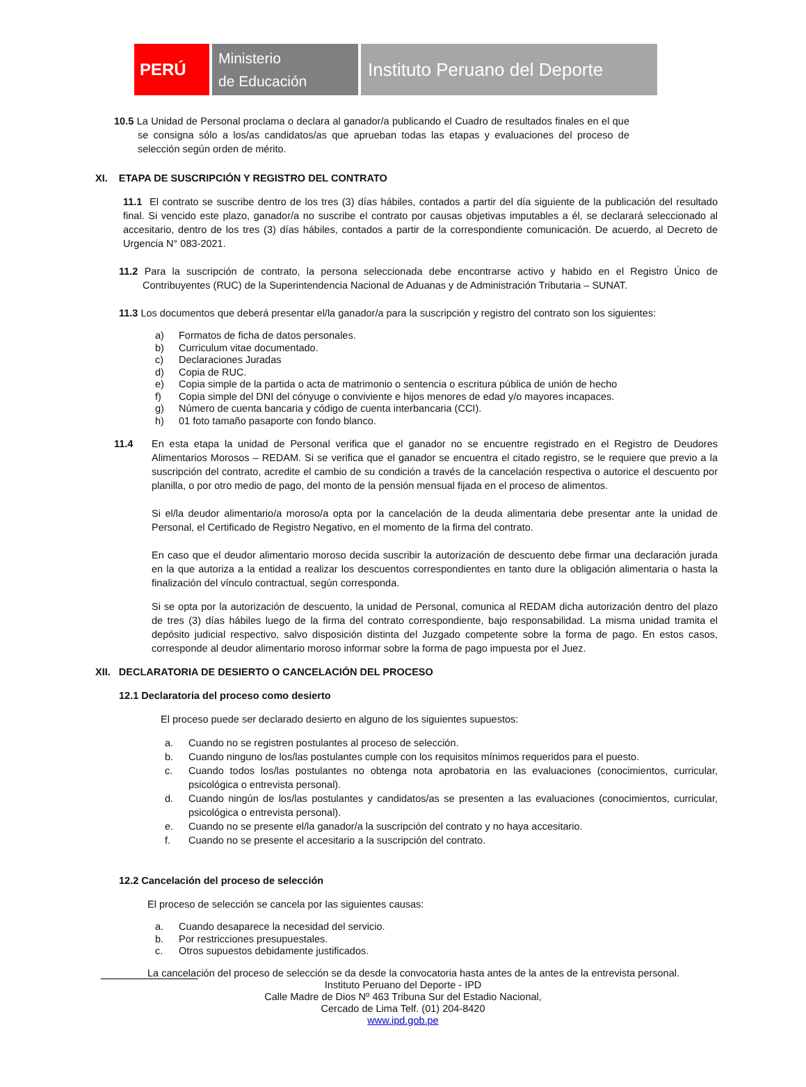PERÚ
Ministerio
de Educación
Instituto Peruano del Deporte
10.5 La Unidad de Personal proclama o declara al ganador/a publicando el Cuadro de resultados finales en el que se consigna sólo a los/as candidatos/as que aprueban todas las etapas y evaluaciones del proceso de selección según orden de mérito.
XI. ETAPA DE SUSCRIPCIÓN Y REGISTRO DEL CONTRATO
11.1 El contrato se suscribe dentro de los tres (3) días hábiles, contados a partir del día siguiente de la publicación del resultado final. Si vencido este plazo, ganador/a no suscribe el contrato por causas objetivas imputables a él, se declarará seleccionado al accesitario, dentro de los tres (3) días hábiles, contados a partir de la correspondiente comunicación. De acuerdo, al Decreto de Urgencia N° 083-2021.
11.2 Para la suscripción de contrato, la persona seleccionada debe encontrarse activo y habido en el Registro Único de Contribuyentes (RUC) de la Superintendencia Nacional de Aduanas y de Administración Tributaria – SUNAT.
11.3 Los documentos que deberá presentar el/la ganador/a para la suscripción y registro del contrato son los siguientes:
a) Formatos de ficha de datos personales.
b) Curriculum vitae documentado.
c) Declaraciones Juradas
d) Copia de RUC.
e) Copia simple de la partida o acta de matrimonio o sentencia o escritura pública de unión de hecho
f) Copia simple del DNI del cónyuge o conviviente e hijos menores de edad y/o mayores incapaces.
g) Número de cuenta bancaria y código de cuenta interbancaria (CCI).
h) 01 foto tamaño pasaporte con fondo blanco.
11.4 En esta etapa la unidad de Personal verifica que el ganador no se encuentre registrado en el Registro de Deudores Alimentarios Morosos – REDAM. Si se verifica que el ganador se encuentra el citado registro, se le requiere que previo a la suscripción del contrato, acredite el cambio de su condición a través de la cancelación respectiva o autorice el descuento por planilla, o por otro medio de pago, del monto de la pensión mensual fijada en el proceso de alimentos.
Si el/la deudor alimentario/a moroso/a opta por la cancelación de la deuda alimentaria debe presentar ante la unidad de Personal, el Certificado de Registro Negativo, en el momento de la firma del contrato.
En caso que el deudor alimentario moroso decida suscribir la autorización de descuento debe firmar una declaración jurada en la que autoriza a la entidad a realizar los descuentos correspondientes en tanto dure la obligación alimentaria o hasta la finalización del vínculo contractual, según corresponda.
Si se opta por la autorización de descuento, la unidad de Personal, comunica al REDAM dicha autorización dentro del plazo de tres (3) días hábiles luego de la firma del contrato correspondiente, bajo responsabilidad. La misma unidad tramita el depósito judicial respectivo, salvo disposición distinta del Juzgado competente sobre la forma de pago. En estos casos, corresponde al deudor alimentario moroso informar sobre la forma de pago impuesta por el Juez.
XII. DECLARATORIA DE DESIERTO O CANCELACIÓN DEL PROCESO
12.1 Declaratoria del proceso como desierto
El proceso puede ser declarado desierto en alguno de los siguientes supuestos:
a. Cuando no se registren postulantes al proceso de selección.
b. Cuando ninguno de los/las postulantes cumple con los requisitos mínimos requeridos para el puesto.
c. Cuando todos los/las postulantes no obtenga nota aprobatoria en las evaluaciones (conocimientos, curricular, psicológica o entrevista personal).
d. Cuando ningún de los/las postulantes y candidatos/as se presenten a las evaluaciones (conocimientos, curricular, psicológica o entrevista personal).
e. Cuando no se presente el/la ganador/a la suscripción del contrato y no haya accesitario.
f. Cuando no se presente el accesitario a la suscripción del contrato.
12.2 Cancelación del proceso de selección
El proceso de selección se cancela por las siguientes causas:
a. Cuando desaparece la necesidad del servicio.
b. Por restricciones presupuestales.
c. Otros supuestos debidamente justificados.
La cancelación del proceso de selección se da desde la convocatoria hasta antes de la antes de la entrevista personal.
Instituto Peruano del Deporte - IPD
Calle Madre de Dios Nº 463 Tribuna Sur del Estadio Nacional,
Cercado de Lima Telf. (01) 204-8420
www.ipd.gob.pe